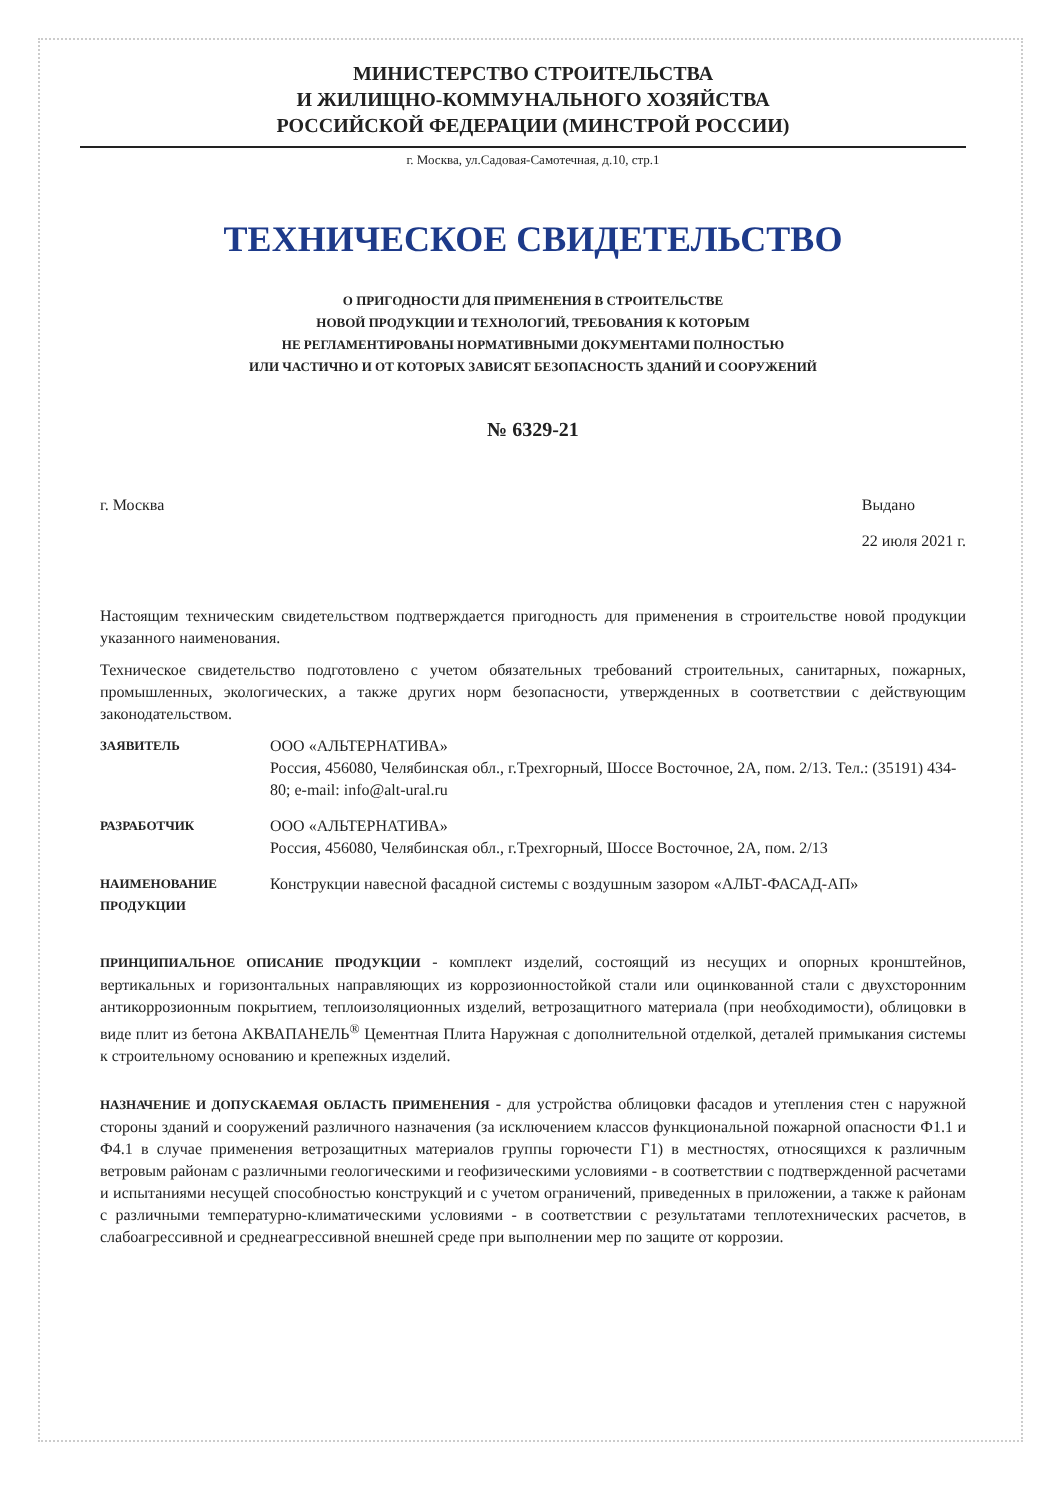МИНИСТЕРСТВО СТРОИТЕЛЬСТВА
И ЖИЛИЩНО-КОММУНАЛЬНОГО ХОЗЯЙСТВА
РОССИЙСКОЙ ФЕДЕРАЦИИ (МИНСТРОЙ РОССИИ)
г. Москва, ул.Садовая-Самотечная, д.10, стр.1
ТЕХНИЧЕСКОЕ СВИДЕТЕЛЬСТВО
О ПРИГОДНОСТИ ДЛЯ ПРИМЕНЕНИЯ В СТРОИТЕЛЬСТВЕ
НОВОЙ ПРОДУКЦИИ И ТЕХНОЛОГИЙ, ТРЕБОВАНИЯ К КОТОРЫМ
НЕ РЕГЛАМЕНТИРОВАНЫ НОРМАТИВНЫМИ ДОКУМЕНТАМИ ПОЛНОСТЬЮ
ИЛИ ЧАСТИЧНО И ОТ КОТОРЫХ ЗАВИСЯТ БЕЗОПАСНОСТЬ ЗДАНИЙ И СООРУЖЕНИЙ
№ 6329-21
г. Москва Выдано
22 июля 2021 г.
Настоящим техническим свидетельством подтверждается пригодность для применения в строительстве новой продукции указанного наименования.
Техническое свидетельство подготовлено с учетом обязательных требований строительных, санитарных, пожарных, промышленных, экологических, а также других норм безопасности, утвержденных в соответствии с действующим законодательством.
ЗАЯВИТЕЛЬ
ООО «АЛЬТЕРНАТИВА»
Россия, 456080, Челябинская обл., г.Трехгорный, Шоссе Восточное, 2А, пом. 2/13. Тел.: (35191) 434-80; e-mail: info@alt-ural.ru
РАЗРАБОТЧИК
ООО «АЛЬТЕРНАТИВА»
Россия, 456080, Челябинская обл., г.Трехгорный, Шоссе Восточное, 2А, пом. 2/13
НАИМЕНОВАНИЕ ПРОДУКЦИИ
Конструкции навесной фасадной системы с воздушным зазором «АЛЬТ-ФАСАД-АП»
ПРИНЦИПИАЛЬНОЕ ОПИСАНИЕ ПРОДУКЦИИ - комплект изделий, состоящий из несущих и опорных кронштейнов, вертикальных и горизонтальных направляющих из коррозионностойкой стали или оцинкованной стали с двухсторонним антикоррозионным покрытием, теплоизоляционных изделий, ветрозащитного материала (при необходимости), облицовки в виде плит из бетона АКВАПАНЕЛЬ<sup>®</sup> Цементная Плита Наружная с дополнительной отделкой, деталей примыкания системы к строительному основанию и крепежных изделий.
НАЗНАЧЕНИЕ И ДОПУСКАЕМАЯ ОБЛАСТЬ ПРИМЕНЕНИЯ - для устройства облицовки фасадов и утепления стен с наружной стороны зданий и сооружений различного назначения (за исключением классов функциональной пожарной опасности Ф1.1 и Ф4.1 в случае применения ветрозащитных материалов группы горючести Г1) в местностях, относящихся к различным ветровым районам с различными геологическими и геофизическими условиями - в соответствии с подтвержденной расчетами и испытаниями несущей способностью конструкций и с учетом ограничений, приведенных в приложении, а также к районам с различными температурно-климатическими условиями - в соответствии с результатами теплотехнических расчетов, в слабоагрессивной и среднеагрессивной внешней среде при выполнении мер по защите от коррозии.